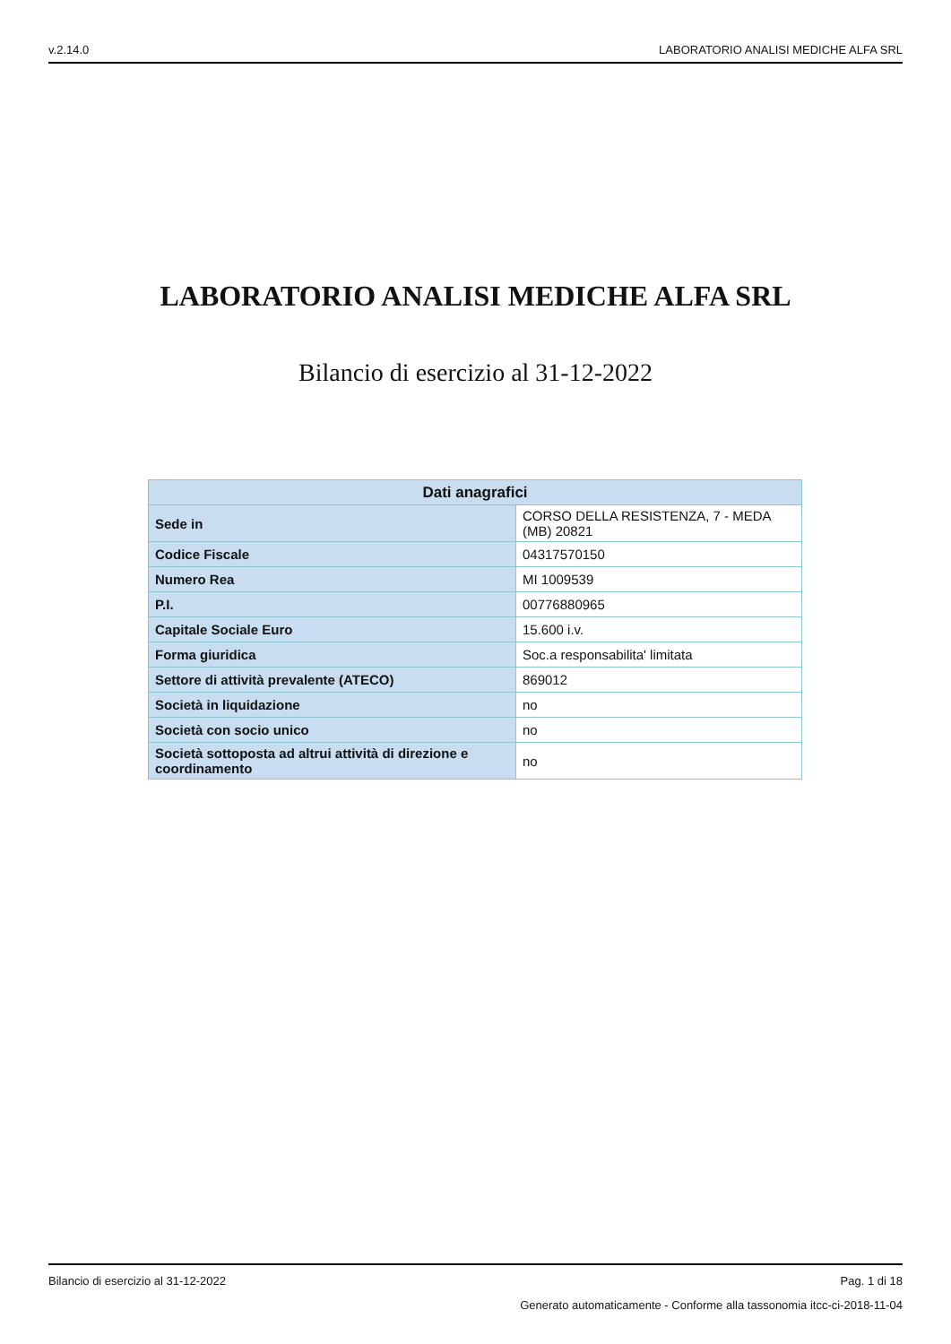v.2.14.0 LABORATORIO ANALISI MEDICHE ALFA SRL
LABORATORIO ANALISI MEDICHE ALFA SRL
Bilancio di esercizio al 31-12-2022
| Dati anagrafici | |
| --- | --- |
| Sede in | CORSO DELLA RESISTENZA, 7 - MEDA (MB) 20821 |
| Codice Fiscale | 04317570150 |
| Numero Rea | MI 1009539 |
| P.I. | 00776880965 |
| Capitale Sociale Euro | 15.600 i.v. |
| Forma giuridica | Soc.a responsabilita' limitata |
| Settore di attività prevalente (ATECO) | 869012 |
| Società in liquidazione | no |
| Società con socio unico | no |
| Società sottoposta ad altrui attività di direzione e coordinamento | no |
Bilancio di esercizio al 31-12-2022 Pag. 1 di 18
Generato automaticamente - Conforme alla tassonomia itcc-ci-2018-11-04